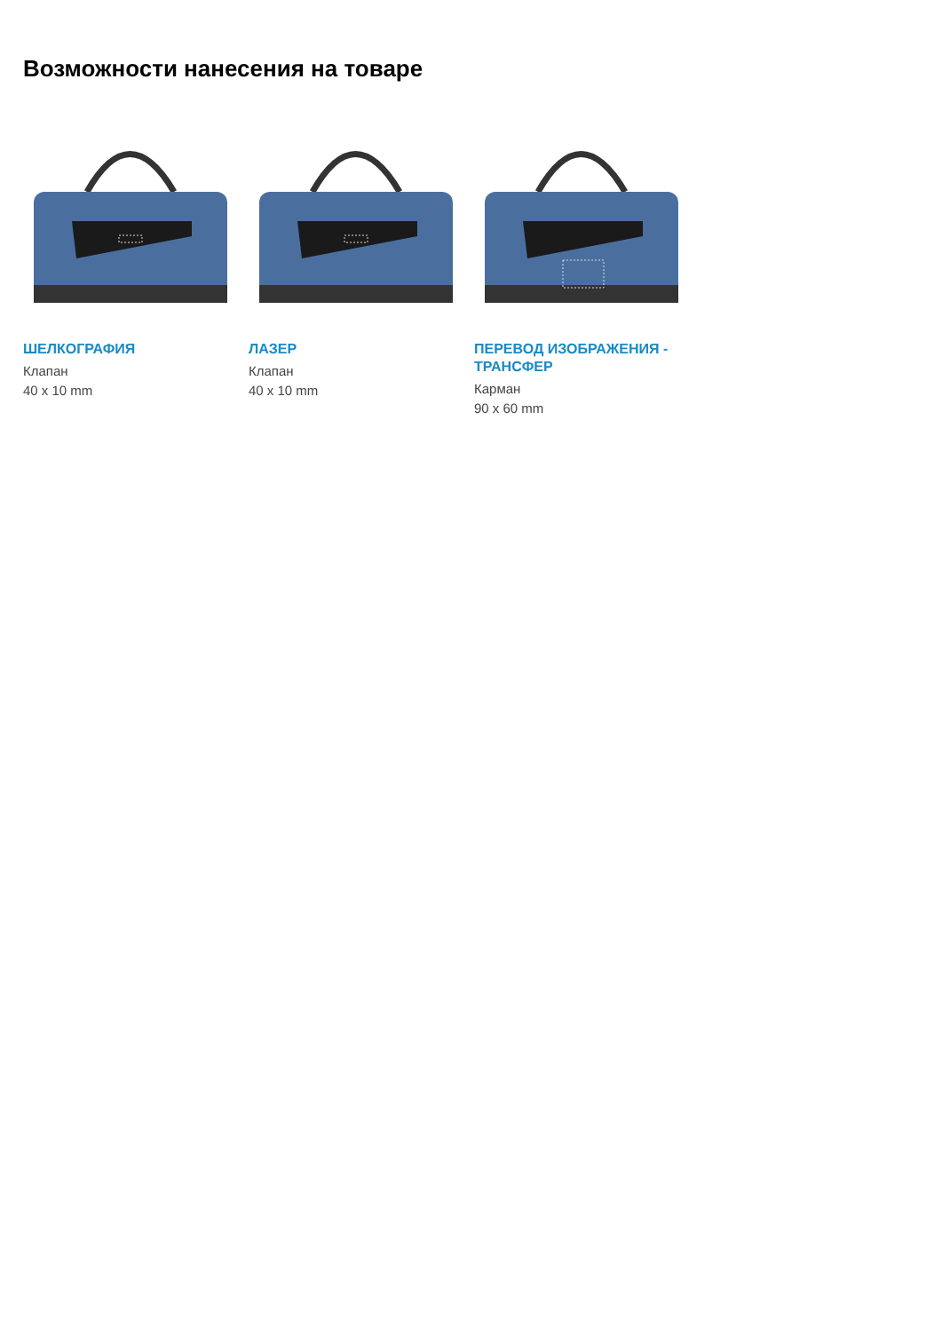Возможности нанесения на товаре
ШЕЛКОГРАФИЯ
Клапан
40 x 10 mm
ЛАЗЕР
Клапан
40 x 10 mm
ПЕРЕВОД ИЗОБРАЖЕНИЯ - ТРАНСФЕР
Карман
90 x 60 mm